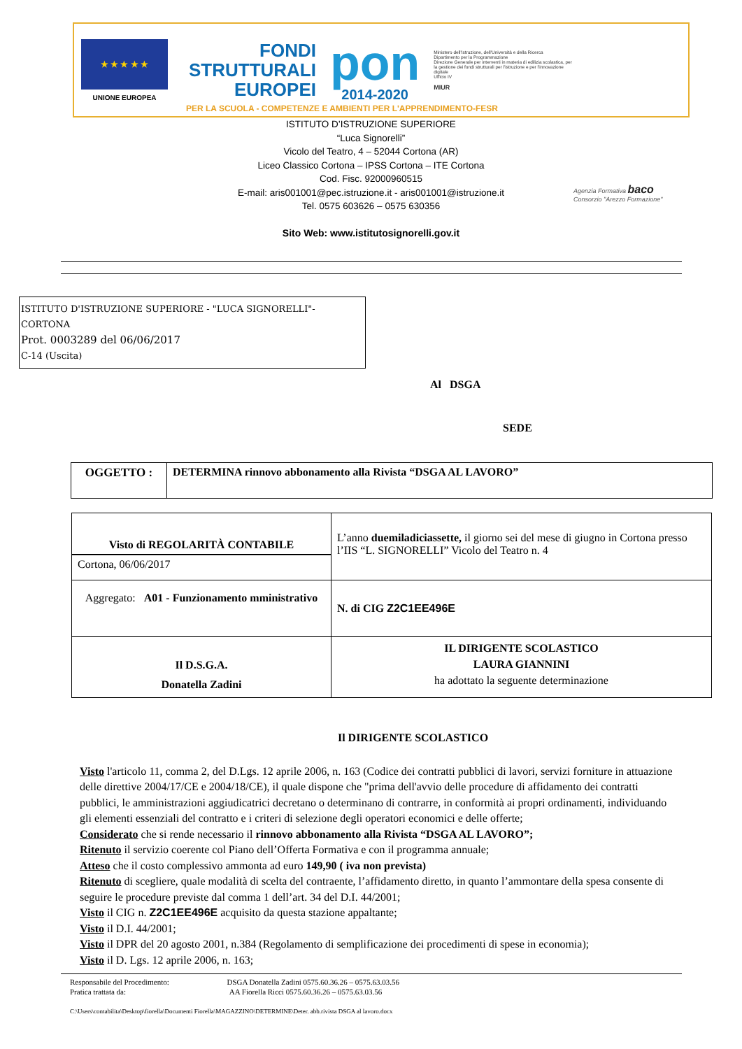★ ★ ★ ★ ★
UNIONE EUROPEA
FONDI
STRUTTURALI
EUROPEI
pon
2014-2020
Ministero dell'Istruzione, dell'Università e della Ricerca
Dipartimento per la Programmazione
Direzione Generale per interventi in materia di edilizia scolastica, per la gestione dei fondi strutturali per l'istruzione e per l'innovazione digitale
Ufficio IV
MIUR
PER LA SCUOLA - COMPETENZE E AMBIENTI PER L'APPRENDIMENTO-FESR
ISTITUTO D’ISTRUZIONE SUPERIORE
“Luca Signorelli”
Vicolo del Teatro, 4 – 52044 Cortona (AR)
Liceo Classico Cortona – IPSS Cortona – ITE Cortona
Cod. Fisc. 92000960515
E-mail: aris001001@pec.istruzione.it - aris001001@istruzione.it
Tel. 0575 603626 – 0575 630356
Agenzia Formativa baco
Consorzio "Arezzo Formazione"
Sito Web: www.istitutosignorelli.gov.it
ISTITUTO D'ISTRUZIONE SUPERIORE - "LUCA SIGNORELLI"-CORTONA
Prot. 0003289 del 06/06/2017
C-14 (Uscita)
Al DSGA
SEDE
| OGGETTO : | DETERMINA rinnovo abbonamento alla Rivista “DSGA AL LAVORO” |
| Visto di REGOLARITÀ CONTABILE Cortona, 06/06/2017 | L’anno duemiladiciassette, il giorno sei del mese di giugno in Cortona presso l’IIS “L. SIGNORELLI” Vicolo del Teatro n. 4 |
| Aggregato: A01 - Funzionamento mministrativo | N. di CIG Z2C1EE496E |
| Il D.S.G.A. Donatella Zadini | IL DIRIGENTE SCOLASTICO LAURA GIANNINI ha adottato la seguente determinazione |
Il DIRIGENTE SCOLASTICO
Visto l'articolo 11, comma 2, del D.Lgs. 12 aprile 2006, n. 163 (Codice dei contratti pubblici di lavori, servizi forniture in attuazione delle direttive 2004/17/CE e 2004/18/CE), il quale dispone che "prima dell'avvio delle procedure di affidamento dei contratti pubblici, le amministrazioni aggiudicatrici decretano o determinano di contrarre, in conformità ai propri ordinamenti, individuando gli elementi essenziali del contratto e i criteri di selezione degli operatori economici e delle offerte;
Considerato che si rende necessario il rinnovo abbonamento alla Rivista “DSGA AL LAVORO”;
Ritenuto il servizio coerente col Piano dell’Offerta Formativa e con il programma annuale;
Atteso che il costo complessivo ammonta ad euro 149,90 ( iva non prevista)
Ritenuto di scegliere, quale modalità di scelta del contraente, l’affidamento diretto, in quanto l’ammontare della spesa consente di seguire le procedure previste dal comma 1 dell’art. 34 del D.I. 44/2001;
Visto il CIG n. Z2C1EE496E acquisito da questa stazione appaltante;
Visto il D.I. 44/2001;
Visto il DPR del 20 agosto 2001, n.384 (Regolamento di semplificazione dei procedimenti di spese in economia);
Visto il D. Lgs. 12 aprile 2006, n. 163;
Responsabile del Procedimento: DSGA Donatella Zadini 0575.60.36.26 – 0575.63.03.56
Pratica trattata da: AA Fiorella Ricci 0575.60.36.26 – 0575.63.03.56
C:\Users\contabilita\Desktop\fiorella\Documenti Fiorella\MAGAZZINO\DETERMINE\Deter. abb.rivista DSGA al lavoro.docx